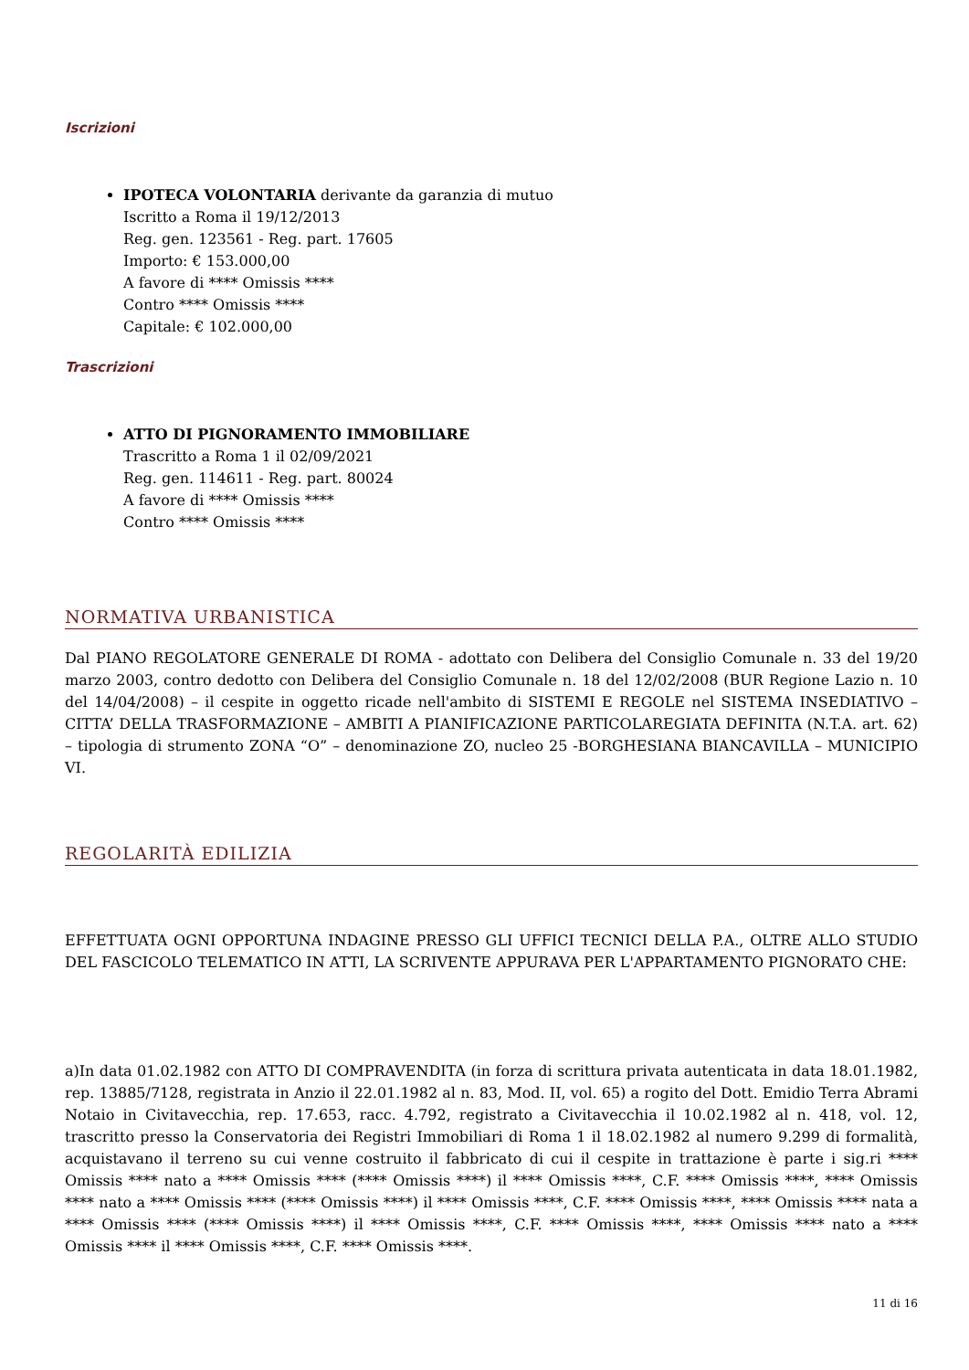Iscrizioni
IPOTECA VOLONTARIA derivante da garanzia di mutuo
Iscritto a Roma il 19/12/2013
Reg. gen. 123561 - Reg. part. 17605
Importo: € 153.000,00
A favore di **** Omissis ****
Contro **** Omissis ****
Capitale: € 102.000,00
Trascrizioni
ATTO DI PIGNORAMENTO IMMOBILIARE
Trascritto a Roma 1 il 02/09/2021
Reg. gen. 114611 - Reg. part. 80024
A favore di **** Omissis ****
Contro **** Omissis ****
NORMATIVA URBANISTICA
Dal PIANO REGOLATORE GENERALE DI ROMA - adottato con Delibera del Consiglio Comunale n. 33 del 19/20 marzo 2003, contro dedotto con Delibera del Consiglio Comunale n. 18 del 12/02/2008 (BUR Regione Lazio n. 10 del 14/04/2008) – il cespite in oggetto ricade nell'ambito di SISTEMI E REGOLE nel SISTEMA INSEDIATIVO – CITTA’ DELLA TRASFORMAZIONE – AMBITI A PIANIFICAZIONE PARTICOLAREGIATA DEFINITA (N.T.A. art. 62) – tipologia di strumento ZONA “O” – denominazione ZO, nucleo 25 -BORGHESIANA BIANCAVILLA – MUNICIPIO VI.
REGOLARITÀ EDILIZIA
EFFETTUATA OGNI OPPORTUNA INDAGINE PRESSO GLI UFFICI TECNICI DELLA P.A., OLTRE ALLO STUDIO DEL FASCICOLO TELEMATICO IN ATTI, LA SCRIVENTE APPURAVA PER L'APPARTAMENTO PIGNORATO CHE:
a)In data 01.02.1982 con ATTO DI COMPRAVENDITA (in forza di scrittura privata autenticata in data 18.01.1982, rep. 13885/7128, registrata in Anzio il 22.01.1982 al n. 83, Mod. II, vol. 65) a rogito del Dott. Emidio Terra Abrami Notaio in Civitavecchia, rep. 17.653, racc. 4.792, registrato a Civitavecchia il 10.02.1982 al n. 418, vol. 12, trascritto presso la Conservatoria dei Registri Immobiliari di Roma 1 il 18.02.1982 al numero 9.299 di formalità, acquistavano il terreno su cui venne costruito il fabbricato di cui il cespite in trattazione è parte i sig.ri **** Omissis **** nato a **** Omissis **** (**** Omissis ****) il **** Omissis ****, C.F. **** Omissis ****, **** Omissis **** nato a **** Omissis **** (**** Omissis ****) il **** Omissis ****, C.F. **** Omissis ****, **** Omissis **** nata a **** Omissis **** (**** Omissis ****) il **** Omissis ****, C.F. **** Omissis ****, **** Omissis **** nato a **** Omissis **** il **** Omissis ****, C.F. **** Omissis ****.
11 di 16